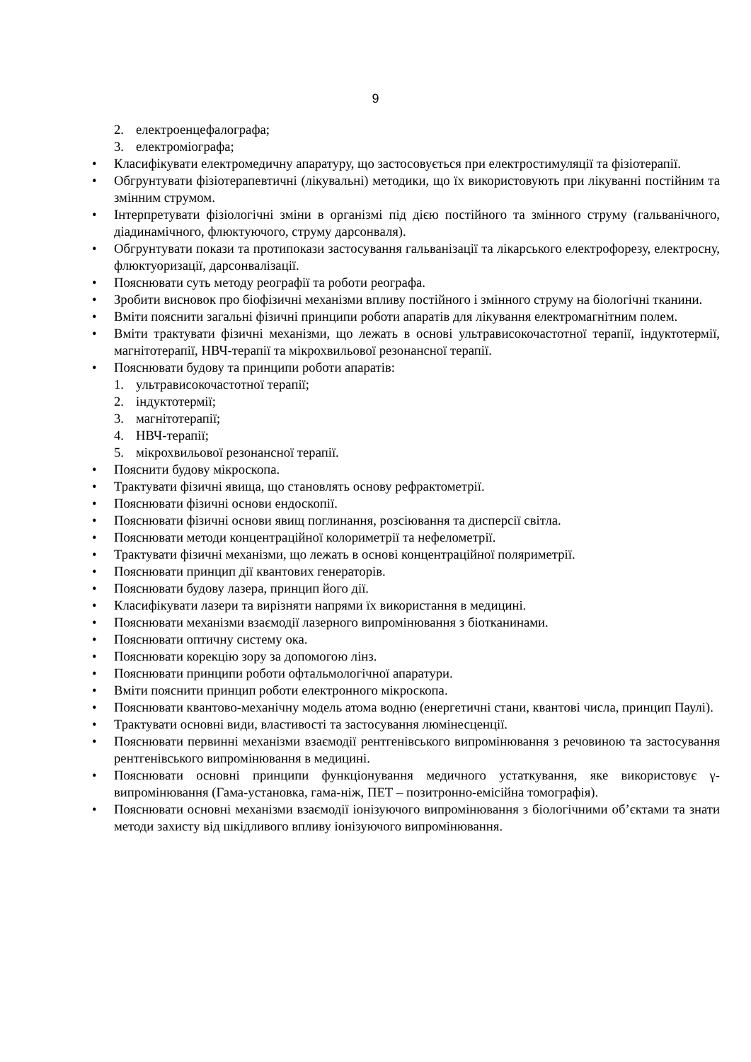9
2. електроенцефалографа;
3. електроміографа;
• Класифікувати електромедичну апаратуру, що застосовується при електростимуляції та фізіотерапії.
• Обгрунтувати фізіотерапевтичні (лікувальні) методики, що їх використовують при лікуванні постійним та змінним струмом.
• Інтерпретувати фізіологічні зміни в організмі під дією постійного та змінного струму (гальванічного, діадинамічного, флюктуючого, струму дарсонваля).
• Обгрунтувати покази та протипокази застосування гальванізації та лікарського електрофорезу, електросну, флюктуоризації, дарсонвалізації.
• Пояснювати суть методу реографії та роботи реографа.
• Зробити висновок про біофізичні механізми впливу постійного і змінного струму на біологічні тканини.
• Вміти пояснити загальні фізичні принципи роботи апаратів для лікування електромагнітним полем.
• Вміти трактувати фізичні механізми, що лежать в основі ультрависокочастотної терапії, індуктотермії, магнітотерапії, НВЧ-терапії та мікрохвильової резонансної терапії.
• Пояснювати будову та принципи роботи апаратів:
1. ультрависокочастотної терапії;
2. індуктотермії;
3. магнітотерапії;
4. НВЧ-терапії;
5. мікрохвильової резонансної терапії.
• Пояснити будову мікроскопа.
• Трактувати фізичні явища, що становлять основу рефрактометрії.
• Пояснювати фізичні основи ендоскопії.
• Пояснювати фізичні основи явищ поглинання, розсіювання та дисперсії світла.
• Пояснювати методи концентраційної колориметрії та нефелометрії.
• Трактувати фізичні механізми, що лежать в основі концентраційної поляриметрії.
• Пояснювати принцип дії квантових генераторів.
• Пояснювати будову лазера, принцип його дії.
• Класифікувати лазери та вирізняти напрями їх використання в медицині.
• Пояснювати механізми взаємодії лазерного випромінювання з біотканинами.
• Пояснювати оптичну систему ока.
• Пояснювати корекцію зору за допомогою лінз.
• Пояснювати принципи роботи офтальмологічної апаратури.
• Вміти пояснити принцип роботи електронного мікроскопа.
• Пояснювати квантово-механічну модель атома водню (енергетичні стани, квантові числа, принцип Паулі).
• Трактувати основні види, властивості та застосування люмінесценції.
• Пояснювати первинні механізми взаємодії рентгенівського випромінювання з речовиною та застосування рентгенівського випромінювання в медицині.
• Пояснювати основні принципи функціонування медичного устаткування, яке використовує γ-випромінювання (Гама-установка, гама-ніж, ПЕТ – позитронно-емісійна томографія).
• Пояснювати основні механізми взаємодії іонізуючого випромінювання з біологічними об’єктами та знати методи захисту від шкідливого впливу іонізуючого випромінювання.